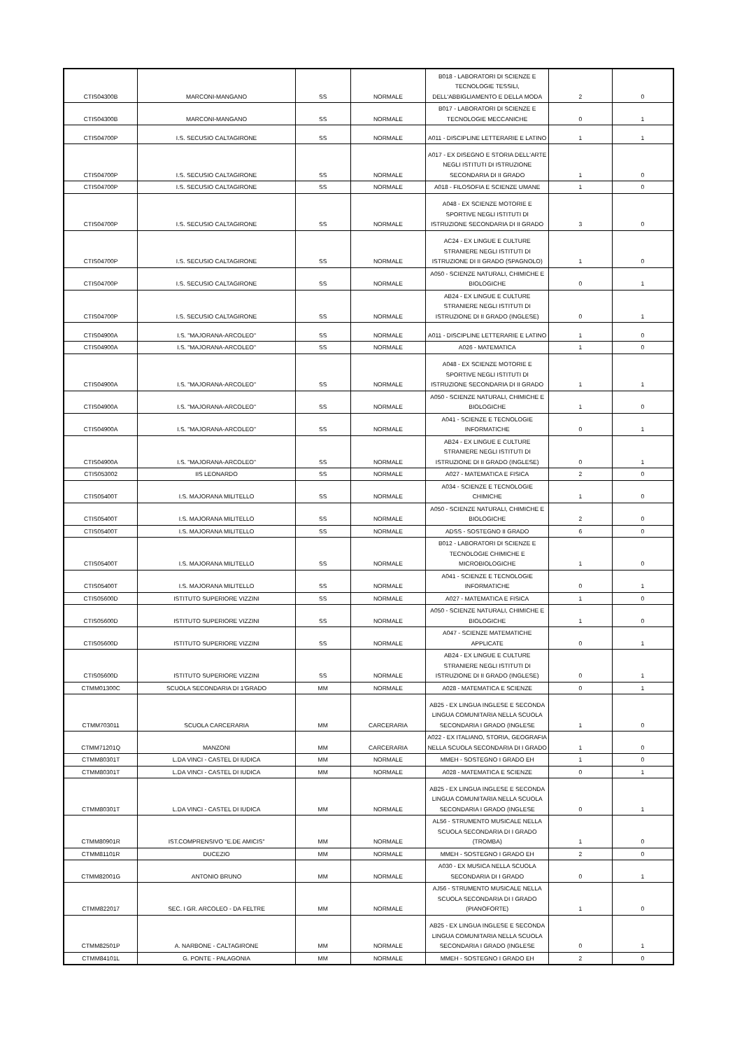| CTIS04300B | MARCONI-MANGANO | SS | NORMALE | B018 - LABORATORI DI SCIENZE E TECNOLOGIE TESSILI, DELL'ABBIGLIAMENTO E DELLA MODA | 2 | 0 |
| CTIS04300B | MARCONI-MANGANO | SS | NORMALE | B017 - LABORATORI DI SCIENZE E TECNOLOGIE MECCANICHE | 0 | 1 |
| CTIS04700P | I.S. SECUSIO CALTAGIRONE | SS | NORMALE | A011 - DISCIPLINE LETTERARIE E LATINO | 1 | 1 |
| CTIS04700P | I.S. SECUSIO CALTAGIRONE | SS | NORMALE | A017 - EX DISEGNO E STORIA DELL'ARTE NEGLI ISTITUTI DI ISTRUZIONE SECONDARIA DI II GRADO | 1 | 0 |
| CTIS04700P | I.S. SECUSIO CALTAGIRONE | SS | NORMALE | A018 - FILOSOFIA E SCIENZE UMANE | 1 | 0 |
| CTIS04700P | I.S. SECUSIO CALTAGIRONE | SS | NORMALE | A048 - EX SCIENZE MOTORIE E SPORTIVE NEGLI ISTITUTI DI ISTRUZIONE SECONDARIA DI II GRADO | 3 | 0 |
| CTIS04700P | I.S. SECUSIO CALTAGIRONE | SS | NORMALE | AC24 - EX LINGUE E CULTURE STRANIERE NEGLI ISTITUTI DI ISTRUZIONE DI II GRADO (SPAGNOLO) | 1 | 0 |
| CTIS04700P | I.S. SECUSIO CALTAGIRONE | SS | NORMALE | A050 - SCIENZE NATURALI, CHIMICHE E BIOLOGICHE | 0 | 1 |
| CTIS04700P | I.S. SECUSIO CALTAGIRONE | SS | NORMALE | AB24 - EX LINGUE E CULTURE STRANIERE NEGLI ISTITUTI DI ISTRUZIONE DI II GRADO (INGLESE) | 0 | 1 |
| CTIS04900A | I.S. "MAJORANA-ARCOLEO" | SS | NORMALE | A011 - DISCIPLINE LETTERARIE E LATINO | 1 | 0 |
| CTIS04900A | I.S. "MAJORANA-ARCOLEO" | SS | NORMALE | A026 - MATEMATICA | 1 | 0 |
| CTIS04900A | I.S. "MAJORANA-ARCOLEO" | SS | NORMALE | A048 - EX SCIENZE MOTORIE E SPORTIVE NEGLI ISTITUTI DI ISTRUZIONE SECONDARIA DI II GRADO | 1 | 1 |
| CTIS04900A | I.S. "MAJORANA-ARCOLEO" | SS | NORMALE | A050 - SCIENZE NATURALI, CHIMICHE E BIOLOGICHE | 1 | 0 |
| CTIS04900A | I.S. "MAJORANA-ARCOLEO" | SS | NORMALE | A041 - SCIENZE E TECNOLOGIE INFORMATICHE | 0 | 1 |
| CTIS04900A | I.S. "MAJORANA-ARCOLEO" | SS | NORMALE | AB24 - EX LINGUE E CULTURE STRANIERE NEGLI ISTITUTI DI ISTRUZIONE DI II GRADO (INGLESE) | 0 | 1 |
| CTIS053002 | IIS LEONARDO | SS | NORMALE | A027 - MATEMATICA E FISICA | 2 | 0 |
| CTIS05400T | I.S. MAJORANA MILITELLO | SS | NORMALE | A034 - SCIENZE E TECNOLOGIE CHIMICHE | 1 | 0 |
| CTIS05400T | I.S. MAJORANA MILITELLO | SS | NORMALE | A050 - SCIENZE NATURALI, CHIMICHE E BIOLOGICHE | 2 | 0 |
| CTIS05400T | I.S. MAJORANA MILITELLO | SS | NORMALE | ADSS - SOSTEGNO II GRADO | 6 | 0 |
| CTIS05400T | I.S. MAJORANA MILITELLO | SS | NORMALE | B012 - LABORATORI DI SCIENZE E TECNOLOGIE CHIMICHE E MICROBIOLOGICHE | 1 | 0 |
| CTIS05400T | I.S. MAJORANA MILITELLO | SS | NORMALE | A041 - SCIENZE E TECNOLOGIE INFORMATICHE | 0 | 1 |
| CTIS05600D | ISTITUTO SUPERIORE VIZZINI | SS | NORMALE | A027 - MATEMATICA E FISICA | 1 | 0 |
| CTIS05600D | ISTITUTO SUPERIORE VIZZINI | SS | NORMALE | A050 - SCIENZE NATURALI, CHIMICHE E BIOLOGICHE | 1 | 0 |
| CTIS05600D | ISTITUTO SUPERIORE VIZZINI | SS | NORMALE | A047 - SCIENZE MATEMATICHE APPLICATE | 0 | 1 |
| CTIS05600D | ISTITUTO SUPERIORE VIZZINI | SS | NORMALE | AB24 - EX LINGUE E CULTURE STRANIERE NEGLI ISTITUTI DI ISTRUZIONE DI II GRADO (INGLESE) | 0 | 1 |
| CTMM01300C | SCUOLA SECONDARIA DI 1'GRADO | MM | NORMALE | A028 - MATEMATICA E SCIENZE | 0 | 1 |
| CTMM703011 | SCUOLA CARCERARIA | MM | CARCERARIA | AB25 - EX LINGUA INGLESE E SECONDA LINGUA COMUNITARIA NELLA SCUOLA SECONDARIA I GRADO (INGLESE | 1 | 0 |
| CTMM71201Q | MANZONI | MM | CARCERARIA | A022 - EX ITALIANO, STORIA, GEOGRAFIA NELLA SCUOLA SECONDARIA DI I GRADO | 1 | 0 |
| CTMM80301T | L.DA VINCI - CASTEL DI IUDICA | MM | NORMALE | MMEH - SOSTEGNO I GRADO EH | 1 | 0 |
| CTMM80301T | L.DA VINCI - CASTEL DI IUDICA | MM | NORMALE | A028 - MATEMATICA E SCIENZE | 0 | 1 |
| CTMM80301T | L.DA VINCI - CASTEL DI IUDICA | MM | NORMALE | AB25 - EX LINGUA INGLESE E SECONDA LINGUA COMUNITARIA NELLA SCUOLA SECONDARIA I GRADO (INGLESE | 0 | 1 |
| CTMM80901R | IST.COMPRENSIVO "E.DE AMICIS" | MM | NORMALE | AL56 - STRUMENTO MUSICALE NELLA SCUOLA SECONDARIA DI I GRADO (TROMBA) | 1 | 0 |
| CTMM81101R | DUCEZIO | MM | NORMALE | MMEH - SOSTEGNO I GRADO EH | 2 | 0 |
| CTMM82001G | ANTONIO BRUNO | MM | NORMALE | A030 - EX MUSICA NELLA SCUOLA SECONDARIA DI I GRADO | 0 | 1 |
| CTMM822017 | SEC. I GR. ARCOLEO - DA FELTRE | MM | NORMALE | AJ56 - STRUMENTO MUSICALE NELLA SCUOLA SECONDARIA DI I GRADO (PIANOFORTE) | 1 | 0 |
| CTMM82501P | A. NARBONE - CALTAGIRONE | MM | NORMALE | AB25 - EX LINGUA INGLESE E SECONDA LINGUA COMUNITARIA NELLA SCUOLA SECONDARIA I GRADO (INGLESE | 0 | 1 |
| CTMM84101L | G. PONTE - PALAGONIA | MM | NORMALE | MMEH - SOSTEGNO I GRADO EH | 2 | 0 |